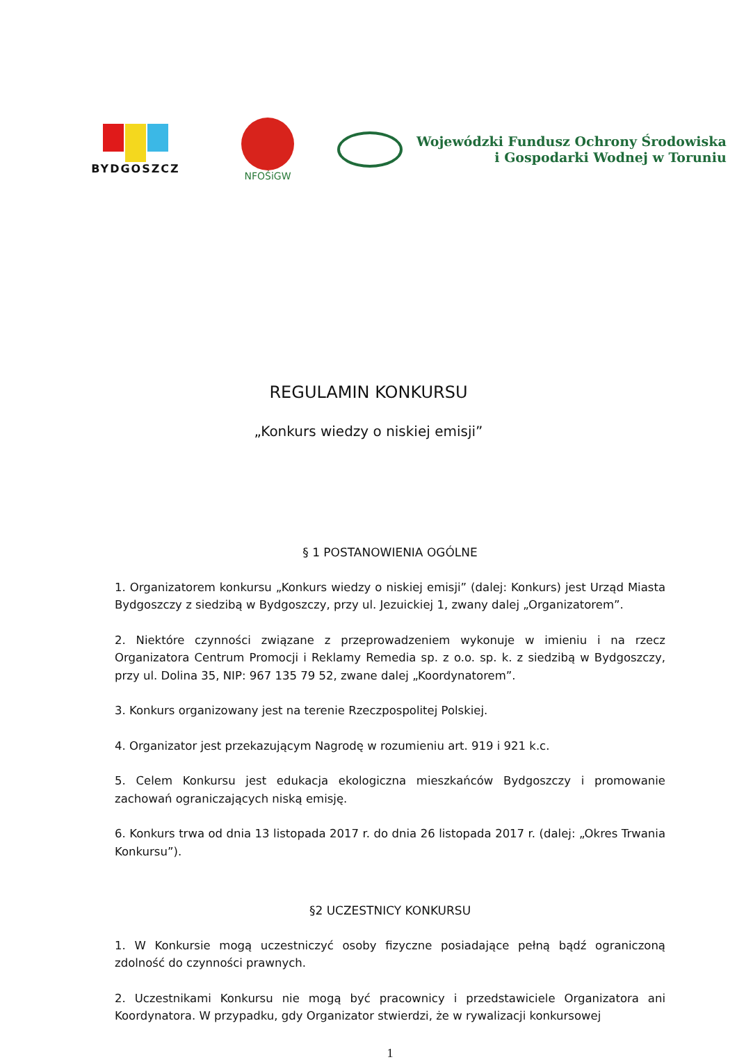BYDGOSZCZ NFOŚiGW
Wojewódzki Fundusz Ochrony Środowiska
i Gospodarki Wodnej w Toruniu
REGULAMIN KONKURSU
„Konkurs wiedzy o niskiej emisji”
§ 1 POSTANOWIENIA OGÓLNE
1. Organizatorem konkursu „Konkurs wiedzy o niskiej emisji” (dalej: Konkurs) jest Urząd Miasta Bydgoszczy z siedzibą w Bydgoszczy, przy ul. Jezuickiej 1, zwany dalej „Organizatorem”.
2. Niektóre czynności związane z przeprowadzeniem wykonuje w imieniu i na rzecz Organizatora Centrum Promocji i Reklamy Remedia sp. z o.o. sp. k. z siedzibą w Bydgoszczy, przy ul. Dolina 35, NIP: 967 135 79 52, zwane dalej „Koordynatorem”.
3. Konkurs organizowany jest na terenie Rzeczpospolitej Polskiej.
4. Organizator jest przekazującym Nagrodę w rozumieniu art. 919 i 921 k.c.
5. Celem Konkursu jest edukacja ekologiczna mieszkańców Bydgoszczy i promowanie zachowań ograniczających niską emisję.
6. Konkurs trwa od dnia 13 listopada 2017 r. do dnia 26 listopada 2017 r. (dalej: „Okres Trwania Konkursu”).
§2 UCZESTNICY KONKURSU
1. W Konkursie mogą uczestniczyć osoby fizyczne posiadające pełną bądź ograniczoną zdolność do czynności prawnych.
2. Uczestnikami Konkursu nie mogą być pracownicy i przedstawiciele Organizatora ani Koordynatora. W przypadku, gdy Organizator stwierdzi, że w rywalizacji konkursowej
1